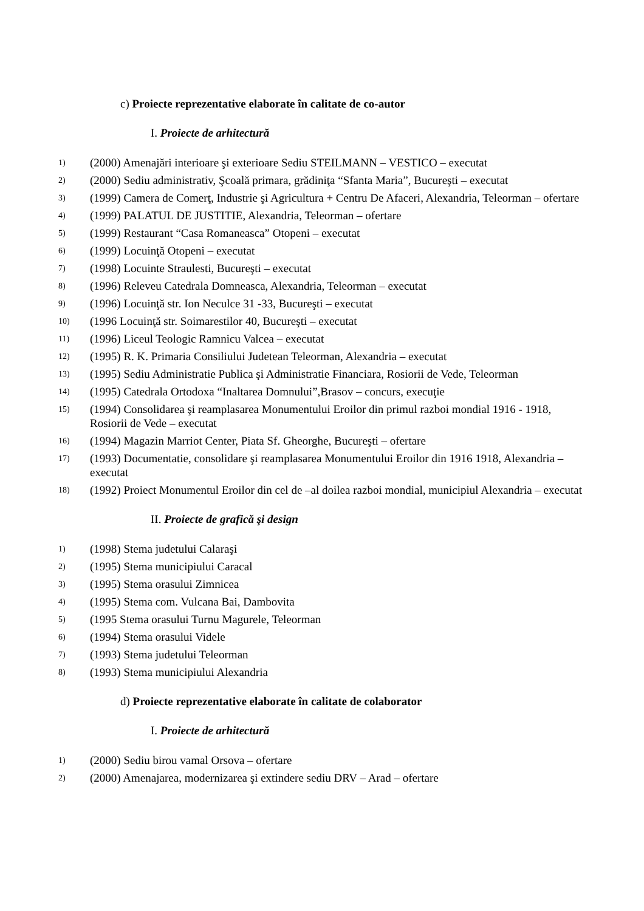c) Proiecte reprezentative elaborate în calitate de co-autor
I. Proiecte de arhitectură
1) (2000) Amenajări interioare şi exterioare Sediu STEILMANN – VESTICO – executat
2) (2000) Sediu administrativ, Şcoală primara, grădiniţa “Sfanta Maria”, Bucureşti – executat
3) (1999) Camera de Comerţ, Industrie şi Agricultura + Centru De Afaceri, Alexandria, Teleorman – ofertare
4) (1999) PALATUL DE JUSTITIE, Alexandria, Teleorman – ofertare
5) (1999) Restaurant “Casa Romaneasca” Otopeni – executat
6) (1999) Locuinţă Otopeni – executat
7) (1998) Locuinte Straulesti, Bucureşti – executat
8) (1996) Releveu Catedrala Domneasca, Alexandria, Teleorman – executat
9) (1996) Locuinţă str. Ion Neculce 31 -33, Bucureşti – executat
10) (1996 Locuinţă str. Soimarestilor 40, Bucureşti – executat
11) (1996) Liceul Teologic Ramnicu Valcea – executat
12) (1995) R. K. Primaria Consiliului Judetean Teleorman, Alexandria – executat
13) (1995) Sediu Administratie Publica şi Administratie Financiara, Rosiorii de Vede, Teleorman
14) (1995) Catedrala Ortodoxa “Inaltarea Domnului”,Brasov – concurs, execuţie
15) (1994) Consolidarea şi reamplasarea Monumentului Eroilor din primul razboi mondial 1916 - 1918, Rosiorii de Vede – executat
16) (1994) Magazin Marriot Center, Piata Sf. Gheorghe, Bucureşti – ofertare
17) (1993) Documentatie, consolidare şi reamplasarea Monumentului Eroilor din 1916 1918, Alexandria – executat
18) (1992) Proiect Monumentul Eroilor din cel de –al doilea razboi mondial, municipiul Alexandria – executat
II. Proiecte de grafică şi design
1) (1998) Stema judetului Calaraşi
2) (1995) Stema municipiului Caracal
3) (1995) Stema orasului Zimnicea
4) (1995) Stema com. Vulcana Bai, Dambovita
5) (1995 Stema orasului Turnu Magurele, Teleorman
6) (1994) Stema orasului Videle
7) (1993) Stema judetului Teleorman
8) (1993) Stema municipiului Alexandria
d) Proiecte reprezentative elaborate în calitate de colaborator
I. Proiecte de arhitectură
1) (2000) Sediu birou vamal Orsova – ofertare
2) (2000) Amenajarea, modernizarea şi extindere sediu DRV – Arad – ofertare